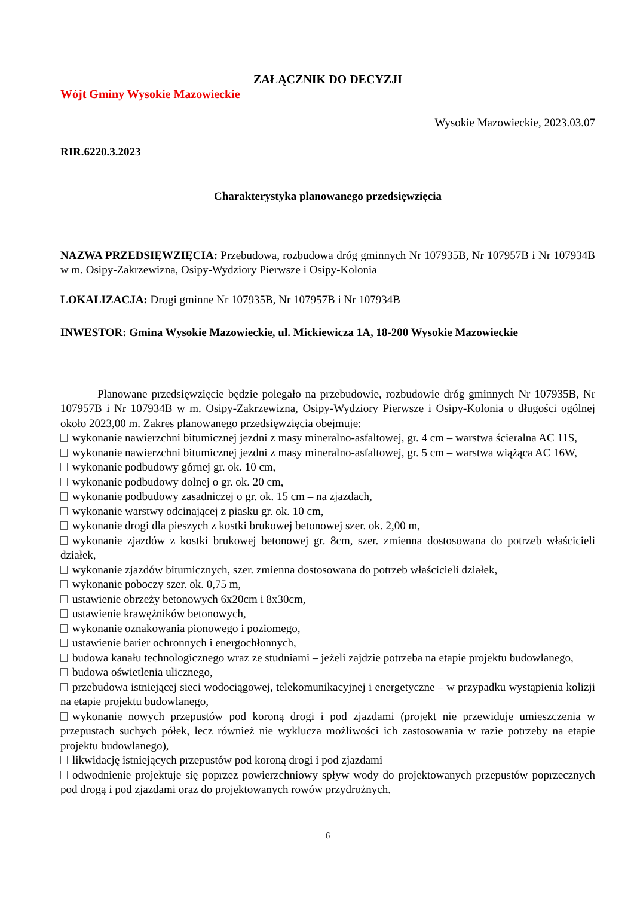ZAŁĄCZNIK DO DECYZJI
Wójt Gminy Wysokie Mazowieckie
Wysokie Mazowieckie, 2023.03.07
RIR.6220.3.2023
Charakterystyka planowanego przedsięwzięcia
NAZWA PRZEDSIĘWZIĘCIA: Przebudowa, rozbudowa dróg gminnych Nr 107935B, Nr 107957B i Nr 107934B w m. Osipy-Zakrzewizna, Osipy-Wydziory Pierwsze i Osipy-Kolonia
LOKALIZACJA: Drogi gminne Nr 107935B, Nr 107957B i Nr 107934B
INWESTOR: Gmina Wysokie Mazowieckie, ul. Mickiewicza 1A, 18-200 Wysokie Mazowieckie
Planowane przedsięwzięcie będzie polegało na przebudowie, rozbudowie dróg gminnych Nr 107935B, Nr 107957B i Nr 107934B w m. Osipy-Zakrzewizna, Osipy-Wydziory Pierwsze i Osipy-Kolonia o długości ogólnej około 2023,00 m. Zakres planowanego przedsięwzięcia obejmuje:
wykonanie nawierzchni bitumicznej jezdni z masy mineralno-asfaltowej, gr. 4 cm – warstwa ścieralna AC 11S,
wykonanie nawierzchni bitumicznej jezdni z masy mineralno-asfaltowej, gr. 5 cm – warstwa wiążąca AC 16W,
wykonanie podbudowy górnej gr. ok. 10 cm,
wykonanie podbudowy dolnej o gr. ok. 20 cm,
wykonanie podbudowy zasadniczej o gr. ok. 15 cm – na zjazdach,
wykonanie warstwy odcinającej z piasku gr. ok. 10 cm,
wykonanie drogi dla pieszych z kostki brukowej betonowej szer. ok. 2,00 m,
wykonanie zjazdów z kostki brukowej betonowej gr. 8cm, szer. zmienna dostosowana do potrzeb właścicieli działek,
wykonanie zjazdów bitumicznych, szer. zmienna dostosowana do potrzeb właścicieli działek,
wykonanie poboczy szer. ok. 0,75 m,
ustawienie obrzeży betonowych 6x20cm i 8x30cm,
ustawienie krawężników betonowych,
wykonanie oznakowania pionowego i poziomego,
ustawienie barier ochronnych i energochłonnych,
budowa kanału technologicznego wraz ze studniami – jeżeli zajdzie potrzeba na etapie projektu budowlanego,
budowa oświetlenia ulicznego,
przebudowa istniejącej sieci wodociągowej, telekomunikacyjnej i energetyczne – w przypadku wystąpienia kolizji na etapie projektu budowlanego,
wykonanie nowych przepustów pod koroną drogi i pod zjazdami (projekt nie przewiduje umieszczenia w przepustach suchych półek, lecz również nie wyklucza możliwości ich zastosowania w razie potrzeby na etapie projektu budowlanego),
likwidację istniejących przepustów pod koroną drogi i pod zjazdami
odwodnienie projektuje się poprzez powierzchniowy spływ wody do projektowanych przepustów poprzecznych pod drogą i pod zjazdami oraz do projektowanych rowów przydrożnych.
6